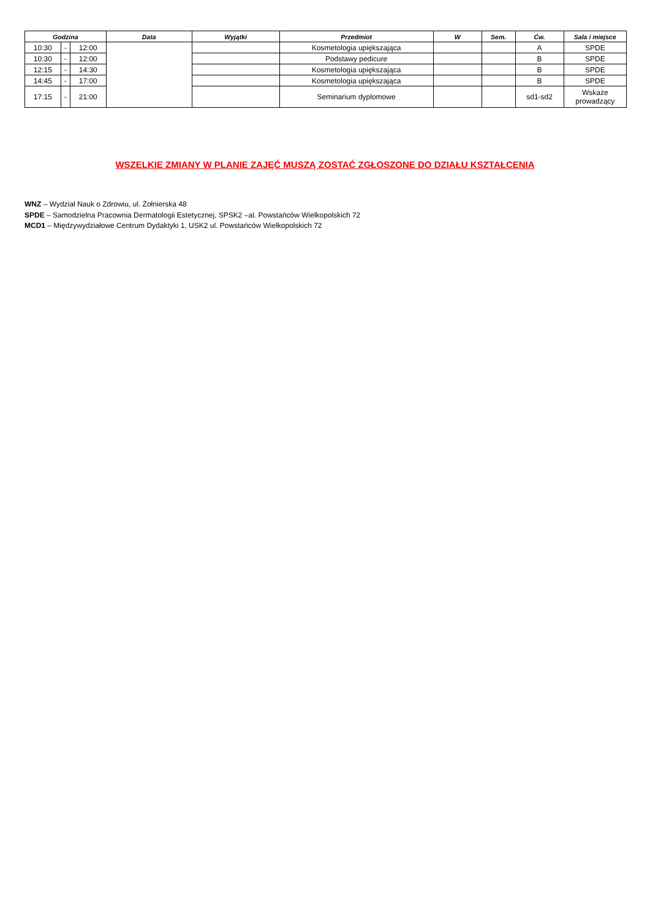| Godzina | | | Data | Wyjątki | Przedmiot | W | Sem. | Ćw. | Sala i miejsce |
| --- | --- | --- | --- | --- | --- | --- | --- | --- | --- |
| 10:30 | - | 12:00 | | | Kosmetologia upiększająca | | | A | SPDE |
| 10:30 | - | 12:00 | | | Podstawy pedicure | | | B | SPDE |
| 12:15 | - | 14:30 | | | Kosmetologia upiększająca | | | B | SPDE |
| 14:45 | - | 17:00 | | | Kosmetologia upiększająca | | | B | SPDE |
| 17:15 | - | 21:00 | | | Seminarium dyplomowe | | | sd1-sd2 | Wskaże prowadzący |
WSZELKIE ZMIANY W PLANIE ZAJĘĆ MUSZĄ ZOSTAĆ ZGŁOSZONE DO DZIAŁU KSZTAŁCENIA
WNZ – Wydział Nauk o Zdrowiu, ul. Żołnierska 48
SPDE – Samodzielna Pracownia Dermatologii Estetycznej, SPSK2 –al. Powstańców Wielkopolskich 72
MCD1 – Międzywydziałowe Centrum Dydaktyki 1, USK2 ul. Powstańców Wielkopolskich 72